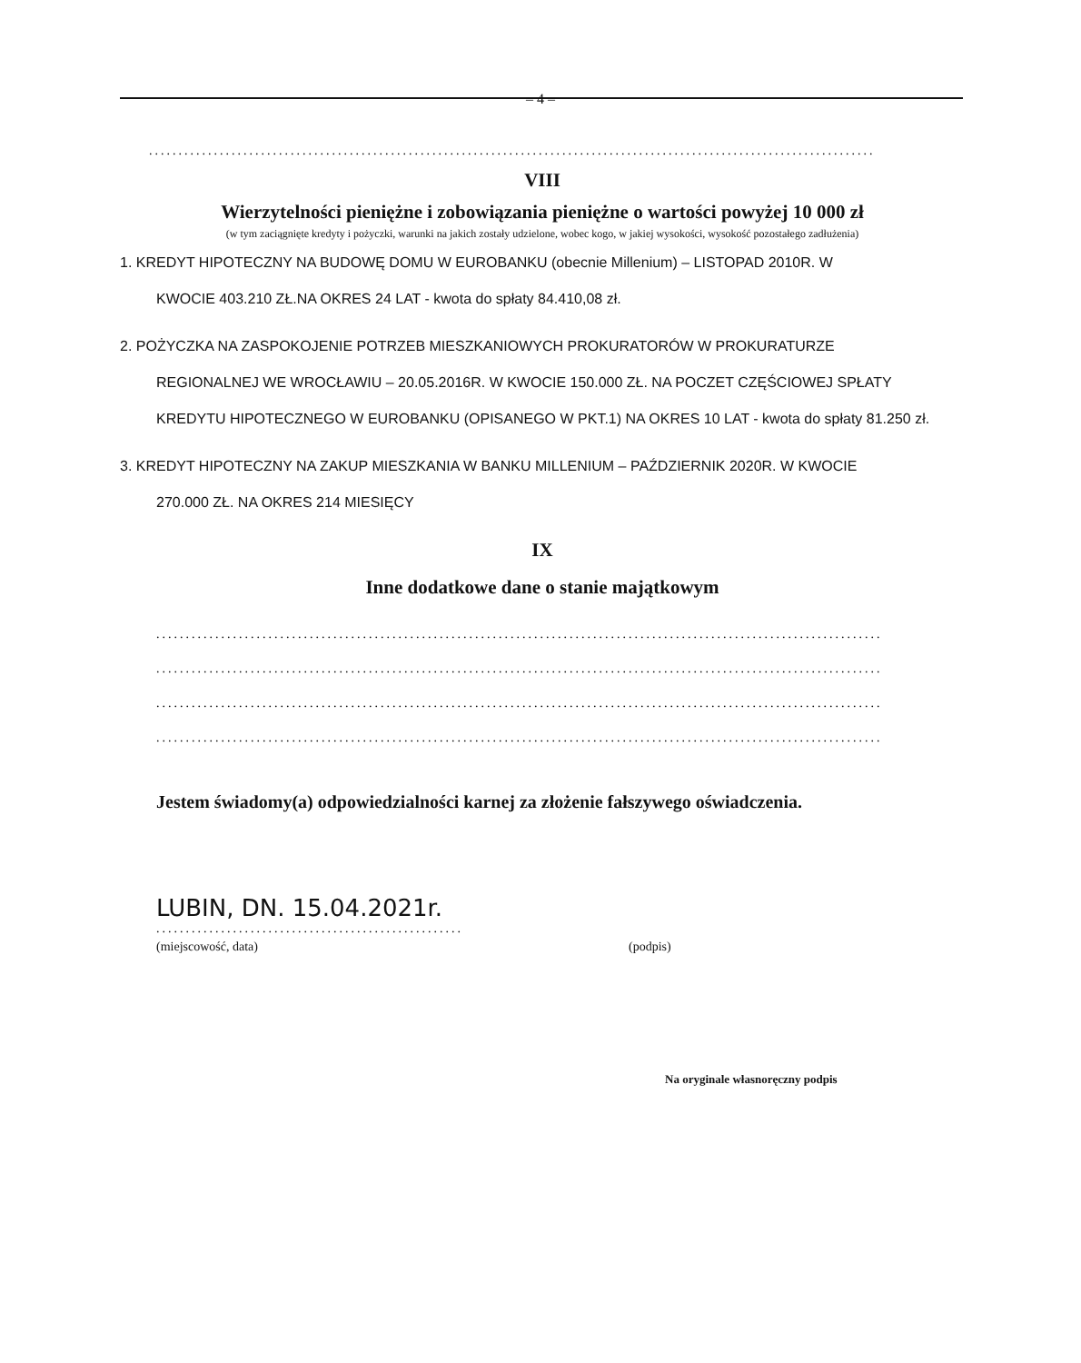– 4 –
...........................................................................................................................
VIII
Wierzytelności pieniężne i zobowiązania pieniężne o wartości powyżej 10 000 zł
(w tym zaciągnięte kredyty i pożyczki, warunki na jakich zostały udzielone, wobec kogo, w jakiej wysokości, wysokość pozostałego zadłużenia)
1. KREDYT HIPOTECZNY NA BUDOWĘ DOMU W EUROBANKU (obecnie Millenium) – LISTOPAD 2010R. W
KWOCIE 403.210 ZŁ.NA OKRES 24 LAT - kwota do spłaty 84.410,08 zł.
2. POŻYCZKA NA ZASPOKOJENIE POTRZEB MIESZKANIOWYCH PROKURATORÓW W PROKURATURZE
REGIONALNEJ WE WROCŁAWIU – 20.05.2016R. W KWOCIE 150.000 ZŁ. NA POCZET CZĘŚCIOWEJ SPŁATY KREDYTU HIPOTECZNEGO W EUROBANKU (OPISANEGO W PKT.1) NA OKRES 10 LAT - kwota do spłaty 81.250 zł.
3. KREDYT HIPOTECZNY NA ZAKUP MIESZKANIA W BANKU MILLENIUM – PAŹDZIERNIK 2020R. W KWOCIE
270.000 ZŁ. NA OKRES 214 MIESIĘCY
IX
Inne dodatkowe dane o stanie majątkowym
...........................................................................................................................
...........................................................................................................................
...........................................................................................................................
...........................................................................................................................
Jestem świadomy(a) odpowiedzialności karnej za złożenie fałszywego oświadczenia.
LUBIN, DN. 15.04.2021r.
....................................................
(miejscowość, data) (podpis)
Na oryginale własnoręczny podpis